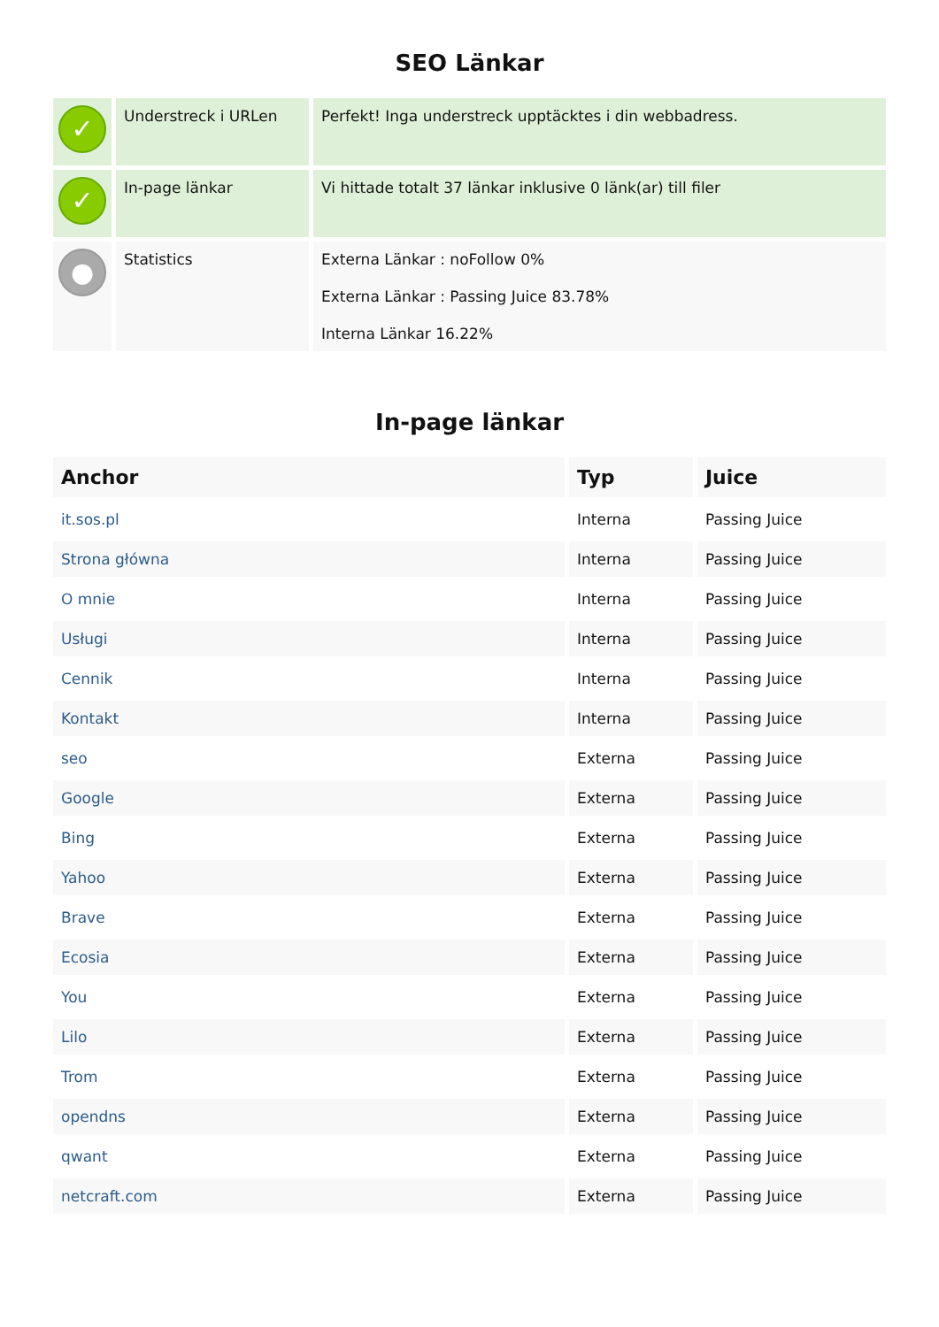SEO Länkar
| ✓ | Understreck i URLen | Perfekt! Inga understreck upptäcktes i din webbadress. |
| ✓ | In-page länkar | Vi hittade totalt 37 länkar inklusive 0 länk(ar) till filer |
| ● | Statistics | Externa Länkar : noFollow 0% Externa Länkar : Passing Juice 83.78% Interna Länkar 16.22% |
In-page länkar
| Anchor | Typ | Juice |
| --- | --- | --- |
| it.sos.pl | Interna | Passing Juice |
| Strona główna | Interna | Passing Juice |
| O mnie | Interna | Passing Juice |
| Usługi | Interna | Passing Juice |
| Cennik | Interna | Passing Juice |
| Kontakt | Interna | Passing Juice |
| seo | Externa | Passing Juice |
| Google | Externa | Passing Juice |
| Bing | Externa | Passing Juice |
| Yahoo | Externa | Passing Juice |
| Brave | Externa | Passing Juice |
| Ecosia | Externa | Passing Juice |
| You | Externa | Passing Juice |
| Lilo | Externa | Passing Juice |
| Trom | Externa | Passing Juice |
| opendns | Externa | Passing Juice |
| qwant | Externa | Passing Juice |
| netcraft.com | Externa | Passing Juice |